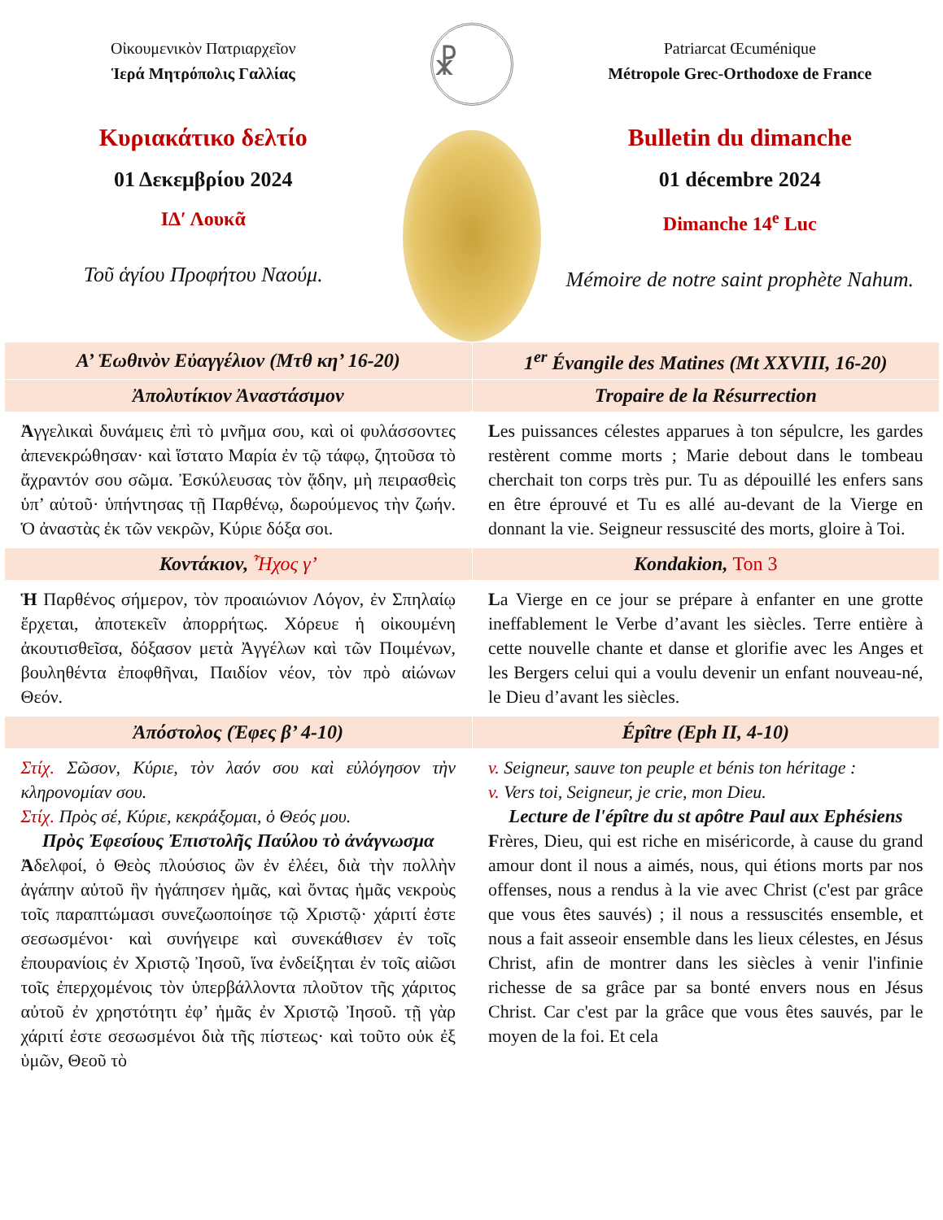Οἰκουμενικὸν Πατριαρχεῖον
Ἱερά Μητρόπολις Γαλλίας
Κυριακάτικο δελτίο
01 Δεκεμβρίου 2024
ΙΔ′ Λουκᾶ
Τοῦ ἁγίου Προφήτου Ναούμ.
☧
Patriarcat Œcuménique
Métropole Grec-Orthodoxe de France
Bulletin du dimanche
01 décembre 2024
Dimanche 14<sup>e</sup> Luc
Mémoire de notre saint prophète Nahum.
| Α’ Ἑωθινὸν Εὐαγγέλιον (Μτθ κη’ 16-20) | 1<sup>er</sup> Évangile des Matines (Mt XXVIII, 16-20) |
| --- | --- |
| Ἀπολυτίκιον Ἀναστάσιμον | Tropaire de la Résurrection |
| Ἀ γγελικαὶ δυνάμεις ἐπὶ τὸ μνῆμα σου, καὶ οἱ φυλάσσοντες ἀπενεκρώθησαν· καὶ ἵστατο Μαρία ἐν τῷ τάφῳ, ζητοῦσα τὸ ἄχραντόν σου σῶμα. Ἐσκύλευσας τὸν ᾅδην, μὴ πειρασθεὶς ὑπ’ αὐτοῦ· ὑπήντησας τῇ Παρθένῳ, δωρούμενος τὴν ζωήν. Ὁ ἀναστὰς ἐκ τῶν νεκρῶν, Κύριε δόξα σοι. | L es puissances célestes apparues à ton sépulcre, les gardes restèrent comme morts ; Marie debout dans le tombeau cherchait ton corps très pur. Tu as dépouillé les enfers sans en être éprouvé et Tu es allé au-devant de la Vierge en donnant la vie. Seigneur ressuscité des morts, gloire à Toi. |
| Κοντάκιον, Ἦχος γ’ | Kondakion, Ton 3 |
| Ἡ Παρθένος σήμερον, τὸν προαιώνιον Λόγον, ἐν Σπηλαίῳ ἔρχεται, ἀποτεκεῖν ἀπορρήτως. Χόρευε ἡ οἰκουμένη ἀκουτισθεῖσα, δόξασον μετὰ Ἀγγέλων καὶ τῶν Ποιμένων, βουληθέντα ἐποφθῆναι, Παιδίον νέον, τὸν πρὸ αἰώνων Θεόν. | L a Vierge en ce jour se prépare à enfanter en une grotte ineffablement le Verbe d’avant les siècles. Terre entière à cette nouvelle chante et danse et glorifie avec les Anges et les Bergers celui qui a voulu devenir un enfant nouveau-né, le Dieu d’avant les siècles. |
| Ἀπόστολος (Ἐφες β’ 4-10) | Épître (Eph II, 4-10) |
| Στίχ. Σῶσον, Κύριε, τὸν λαόν σου καὶ εὐλόγησον τὴν κληρονομίαν σου. Στίχ. Πρὸς σέ, Κύριε, κεκράξομαι, ὁ Θεός μου. Πρὸς Ἐφεσίους Ἐπιστολῆς Παύλου τὸ ἀνάγνωσμα Ἀ δελφοί, ὁ Θεὸς πλούσιος ὢν ἐν ἐλέει, διὰ τὴν πολλὴν ἀγάπην αὐτοῦ ἣν ἠγάπησεν ἡμᾶς, καὶ ὄντας ἡμᾶς νεκροὺς τοῖς παραπτώμασι συνεζωοποίησε τῷ Χριστῷ· χάριτί ἐστε σεσωσμένοι· καὶ συνήγειρε καὶ συνεκάθισεν ἐν τοῖς ἐπουρανίοις ἐν Χριστῷ Ἰησοῦ, ἵνα ἐνδείξηται ἐν τοῖς αἰῶσι τοῖς ἐπερχομένοις τὸν ὑπερβάλλοντα πλοῦτον τῆς χάριτος αὐτοῦ ἐν χρηστότητι ἐφ’ ἡμᾶς ἐν Χριστῷ Ἰησοῦ. τῇ γὰρ χάριτί ἐστε σεσωσμένοι διὰ τῆς πίστεως· καὶ τοῦτο οὐκ ἐξ ὑμῶν, Θεοῦ τὸ | v. Seigneur, sauve ton peuple et bénis ton héritage : v. Vers toi, Seigneur, je crie, mon Dieu. Lecture de l'épître du st apôtre Paul aux Ephésiens F rères, Dieu, qui est riche en miséricorde, à cause du grand amour dont il nous a aimés, nous, qui étions morts par nos offenses, nous a rendus à la vie avec Christ (c'est par grâce que vous êtes sauvés) ; il nous a ressuscités ensemble, et nous a fait asseoir ensemble dans les lieux célestes, en Jésus Christ, afin de montrer dans les siècles à venir l'infinie richesse de sa grâce par sa bonté envers nous en Jésus Christ. Car c'est par la grâce que vous êtes sauvés, par le moyen de la foi. Et cela |